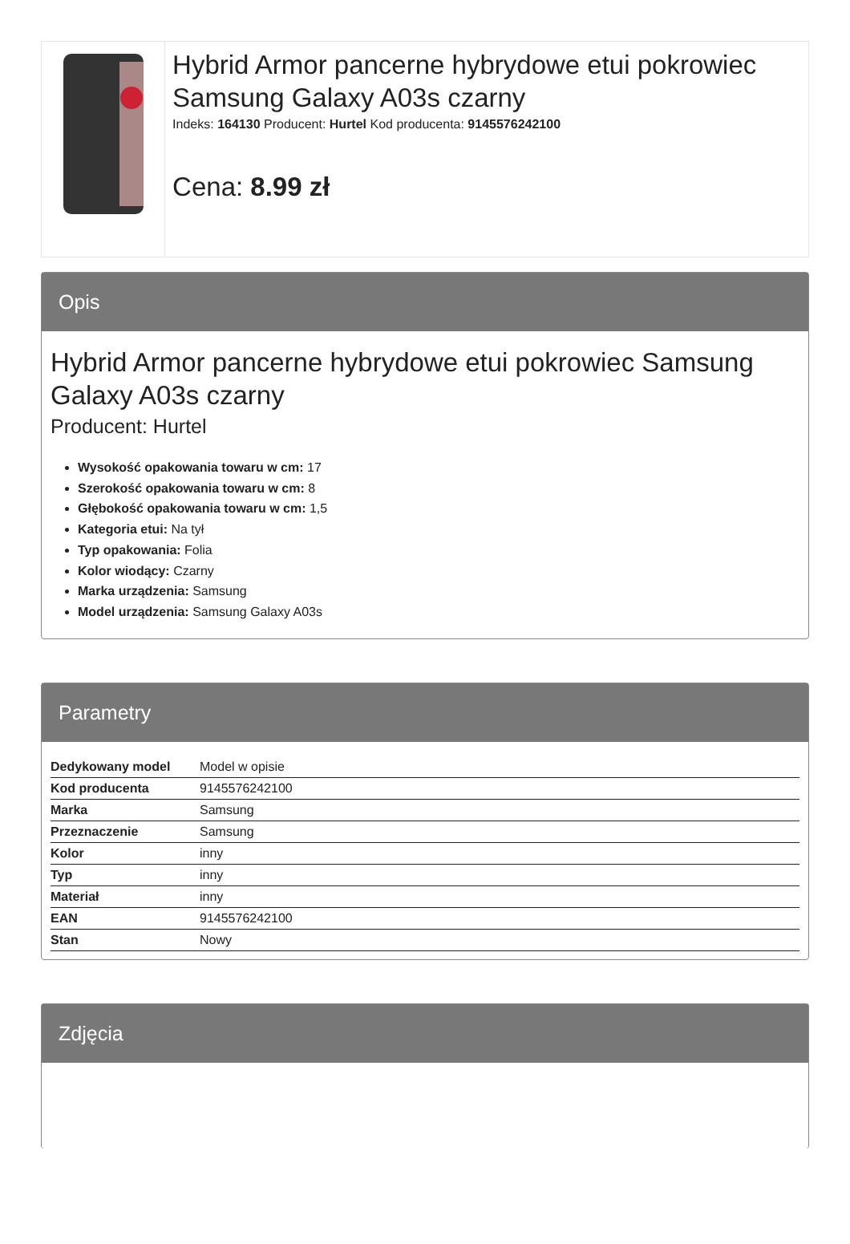Hybrid Armor pancerne hybrydowe etui pokrowiec Samsung Galaxy A03s czarny
Indeks: 164130 Producent: Hurtel Kod producenta: 9145576242100
Cena: 8.99 zł
Opis
Hybrid Armor pancerne hybrydowe etui pokrowiec Samsung Galaxy A03s czarny
Producent: Hurtel
Wysokość opakowania towaru w cm: 17
Szerokość opakowania towaru w cm: 8
Głębokość opakowania towaru w cm: 1,5
Kategoria etui: Na tył
Typ opakowania: Folia
Kolor wiodący: Czarny
Marka urządzenia: Samsung
Model urządzenia: Samsung Galaxy A03s
Parametry
| Dedykowany model | Model w opisie |
| Kod producenta | 9145576242100 |
| Marka | Samsung |
| Przeznaczenie | Samsung |
| Kolor | inny |
| Typ | inny |
| Materiał | inny |
| EAN | 9145576242100 |
| Stan | Nowy |
Zdjęcia